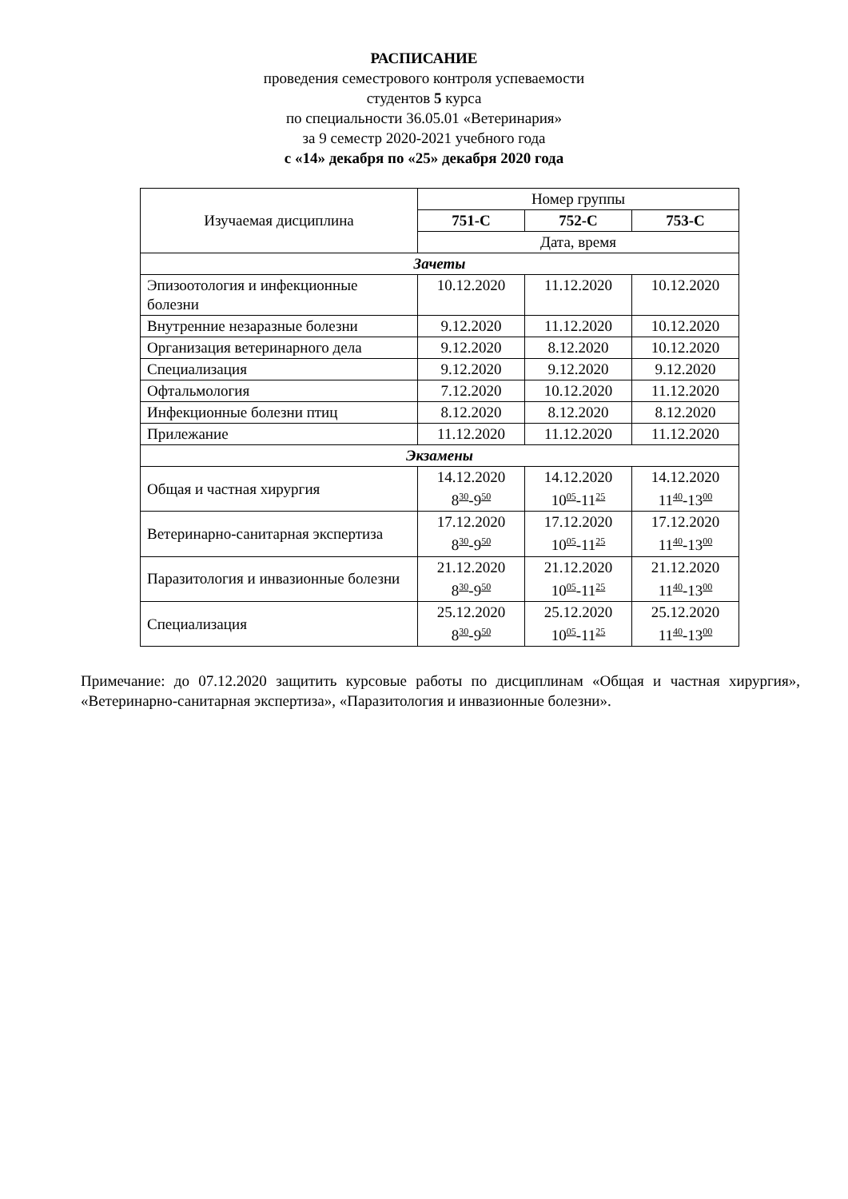РАСПИСАНИЕ
проведения семестрового контроля успеваемости
студентов 5 курса
по специальности 36.05.01 «Ветеринария»
за 9 семестр 2020-2021 учебного года
с «14» декабря по «25» декабря 2020 года
| Изучаемая дисциплина | Номер группы | | |
| --- | --- | --- | --- |
| | 751-С | 752-С | 753-С |
| | Дата, время | | |
| Зачеты | | | |
| Эпизоотология и инфекционные болезни | 10.12.2020 | 11.12.2020 | 10.12.2020 |
| Внутренние незаразные болезни | 9.12.2020 | 11.12.2020 | 10.12.2020 |
| Организация ветеринарного дела | 9.12.2020 | 8.12.2020 | 10.12.2020 |
| Специализация | 9.12.2020 | 9.12.2020 | 9.12.2020 |
| Офтальмология | 7.12.2020 | 10.12.2020 | 11.12.2020 |
| Инфекционные болезни птиц | 8.12.2020 | 8.12.2020 | 8.12.2020 |
| Прилежание | 11.12.2020 | 11.12.2020 | 11.12.2020 |
| Экзамены | | | |
| Общая и частная хирургия | 14.12.2020 8<sup>30</sup>-9<sup>50</sup> | 14.12.2020 10<sup>05</sup>-11<sup>25</sup> | 14.12.2020 11<sup>40</sup>-13<sup>00</sup> |
| Ветеринарно-санитарная экспертиза | 17.12.2020 8<sup>30</sup>-9<sup>50</sup> | 17.12.2020 10<sup>05</sup>-11<sup>25</sup> | 17.12.2020 11<sup>40</sup>-13<sup>00</sup> |
| Паразитология и инвазионные болезни | 21.12.2020 8<sup>30</sup>-9<sup>50</sup> | 21.12.2020 10<sup>05</sup>-11<sup>25</sup> | 21.12.2020 11<sup>40</sup>-13<sup>00</sup> |
| Специализация | 25.12.2020 8<sup>30</sup>-9<sup>50</sup> | 25.12.2020 10<sup>05</sup>-11<sup>25</sup> | 25.12.2020 11<sup>40</sup>-13<sup>00</sup> |
Примечание: до 07.12.2020 защитить курсовые работы по дисциплинам «Общая и частная хирургия», «Ветеринарно-санитарная экспертиза», «Паразитология и инвазионные болезни».